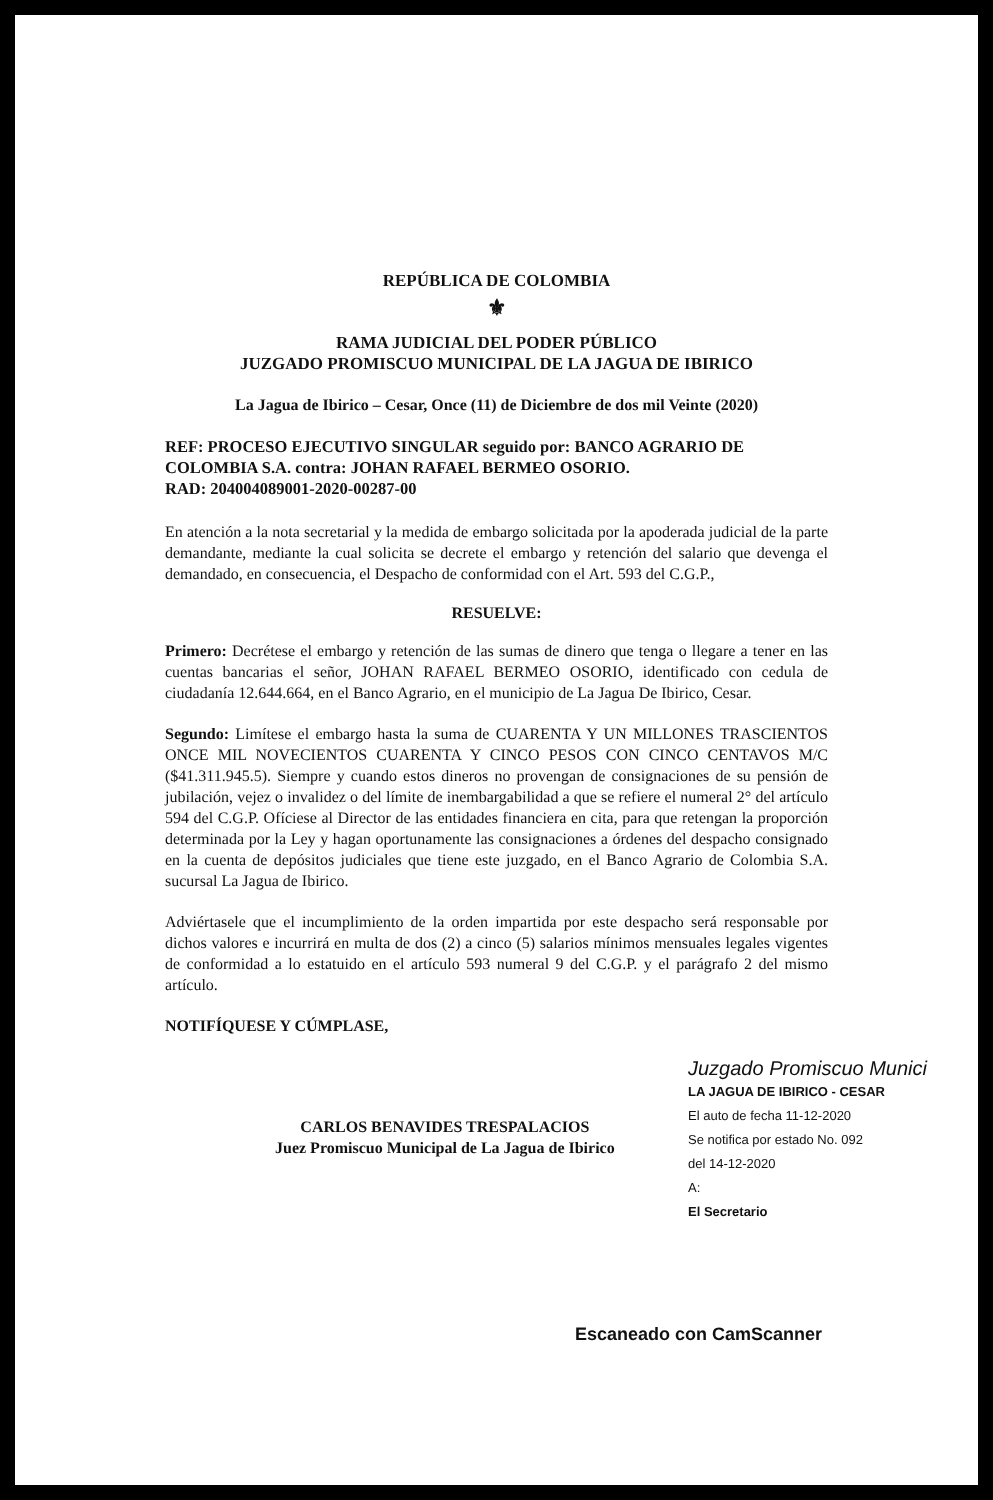REPÚBLICA DE COLOMBIA
⚜
RAMA JUDICIAL DEL PODER PÚBLICO
JUZGADO PROMISCUO MUNICIPAL DE LA JAGUA DE IBIRICO
La Jagua de Ibirico – Cesar, Once (11) de Diciembre de dos mil Veinte (2020)
REF: PROCESO EJECUTIVO SINGULAR seguido por: BANCO AGRARIO DE COLOMBIA S.A. contra: JOHAN RAFAEL BERMEO OSORIO.
RAD: 204004089001-2020-00287-00
En atención a la nota secretarial y la medida de embargo solicitada por la apoderada judicial de la parte demandante, mediante la cual solicita se decrete el embargo y retención del salario que devenga el demandado, en consecuencia, el Despacho de conformidad con el Art. 593 del C.G.P.,
RESUELVE:
Primero: Decrétese el embargo y retención de las sumas de dinero que tenga o llegare a tener en las cuentas bancarias el señor, JOHAN RAFAEL BERMEO OSORIO, identificado con cedula de ciudadanía 12.644.664, en el Banco Agrario, en el municipio de La Jagua De Ibirico, Cesar.
Segundo: Limítese el embargo hasta la suma de CUARENTA Y UN MILLONES TRASCIENTOS ONCE MIL NOVECIENTOS CUARENTA Y CINCO PESOS CON CINCO CENTAVOS M/C ($41.311.945.5). Siempre y cuando estos dineros no provengan de consignaciones de su pensión de jubilación, vejez o invalidez o del límite de inembargabilidad a que se refiere el numeral 2° del artículo 594 del C.G.P. Ofíciese al Director de las entidades financiera en cita, para que retengan la proporción determinada por la Ley y hagan oportunamente las consignaciones a órdenes del despacho consignado en la cuenta de depósitos judiciales que tiene este juzgado, en el Banco Agrario de Colombia S.A. sucursal La Jagua de Ibirico.
Adviértasele que el incumplimiento de la orden impartida por este despacho será responsable por dichos valores e incurrirá en multa de dos (2) a cinco (5) salarios mínimos mensuales legales vigentes de conformidad a lo estatuido en el artículo 593 numeral 9 del C.G.P. y el parágrafo 2 del mismo artículo.
NOTIFÍQUESE Y CÚMPLASE,
CARLOS BENAVIDES TRESPALACIOS
Juez Promiscuo Municipal de La Jagua de Ibirico
Juzgado Promiscuo Munici
LA JAGUA DE IBIRICO - CESAR
El auto de fecha 11-12-2020
Se notifica por estado No. 092
del 14-12-2020
A:
El Secretario
Escaneado con CamScanner